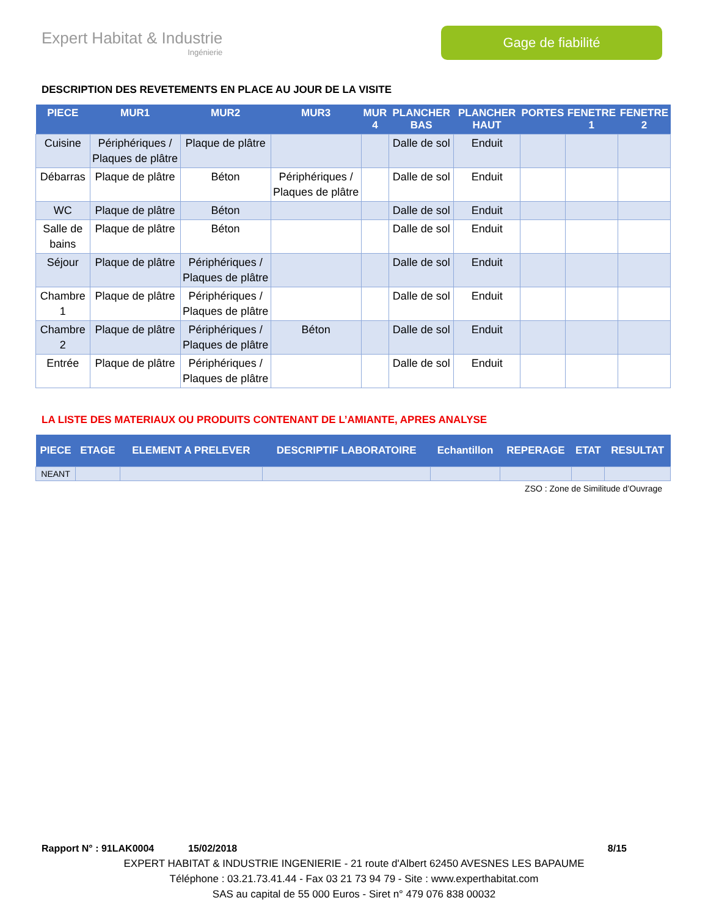Expert Habitat & Industrie
Ingénierie
Gage de fiabilité
DESCRIPTION DES REVETEMENTS EN PLACE AU JOUR DE LA VISITE
| PIECE | MUR1 | MUR2 | MUR3 | MUR 4 | PLANCHER BAS | PLANCHER HAUT | PORTES | FENETRE 1 | FENETRE 2 |
| --- | --- | --- | --- | --- | --- | --- | --- | --- | --- |
| Cuisine | Périphériques / Plaques de plâtre | Plaque de plâtre | | | Dalle de sol | Enduit | | | |
| Débarras | Plaque de plâtre | Béton | Périphériques / Plaques de plâtre | | Dalle de sol | Enduit | | | |
| WC | Plaque de plâtre | Béton | | | Dalle de sol | Enduit | | | |
| Salle de bains | Plaque de plâtre | Béton | | | Dalle de sol | Enduit | | | |
| Séjour | Plaque de plâtre | Périphériques / Plaques de plâtre | | | Dalle de sol | Enduit | | | |
| Chambre 1 | Plaque de plâtre | Périphériques / Plaques de plâtre | | | Dalle de sol | Enduit | | | |
| Chambre 2 | Plaque de plâtre | Périphériques / Plaques de plâtre | Béton | | Dalle de sol | Enduit | | | |
| Entrée | Plaque de plâtre | Périphériques / Plaques de plâtre | | | Dalle de sol | Enduit | | | |
LA LISTE DES MATERIAUX OU PRODUITS CONTENANT DE L’AMIANTE, APRES ANALYSE
| PIECE | ETAGE | ELEMENT A PRELEVER | DESCRIPTIF LABORATOIRE | Echantillon | REPERAGE | ETAT | RESULTAT |
| --- | --- | --- | --- | --- | --- | --- | --- |
| NEANT | | | | | | | |
ZSO : Zone de Similitude d’Ouvrage
Rapport N° : 91LAK0004 15/02/2018 8/15
EXPERT HABITAT & INDUSTRIE INGENIERIE - 21 route d'Albert 62450 AVESNES LES BAPAUME
Téléphone : 03.21.73.41.44 - Fax 03 21 73 94 79 - Site : www.experthabitat.com
SAS au capital de 55 000 Euros - Siret n° 479 076 838 00032